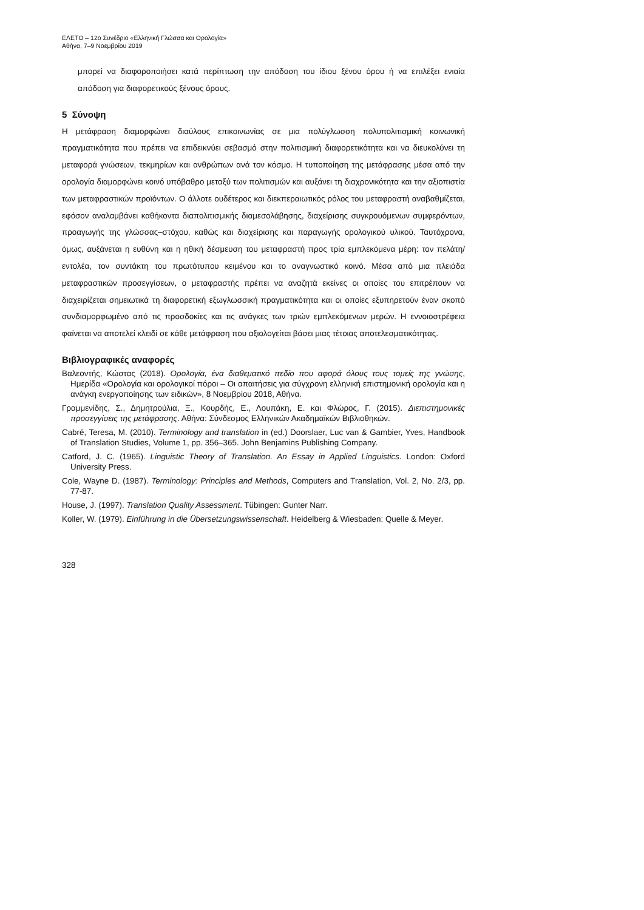ΕΛΕΤΟ – 12ο Συνέδριο «Ελληνική Γλώσσα και Ορολογία»
Αθήνα, 7–9 Νοεμβρίου 2019
μπορεί να διαφοροποιήσει κατά περίπτωση την απόδοση του ίδιου ξένου όρου ή να επιλέξει ενιαία απόδοση για διαφορετικούς ξένους όρους.
5 Σύνοψη
Η μετάφραση διαμορφώνει διαύλους επικοινωνίας σε μια πολύγλωσση πολυπολιτισμική κοινωνική πραγματικότητα που πρέπει να επιδεικνύει σεβασμό στην πολιτισμική διαφορετικότητα και να διευκολύνει τη μεταφορά γνώσεων, τεκμηρίων και ανθρώπων ανά τον κόσμο. Η τυποποίηση της μετάφρασης μέσα από την ορολογία διαμορφώνει κοινό υπόβαθρο μεταξύ των πολιτισμών και αυξάνει τη διαχρονικότητα και την αξιοπιστία των μεταφραστικών προϊόντων. Ο άλλοτε ουδέτερος και διεκπεραιωτικός ρόλος του μεταφραστή αναβαθμίζεται, εφόσον αναλαμβάνει καθήκοντα διαπολιτισμικής διαμεσολάβησης, διαχείρισης συγκρουόμενων συμφερόντων, προαγωγής της γλώσσας–στόχου, καθώς και διαχείρισης και παραγωγής ορολογικού υλικού. Ταυτόχρονα, όμως, αυξάνεται η ευθύνη και η ηθική δέσμευση του μεταφραστή προς τρία εμπλεκόμενα μέρη: τον πελάτη/εντολέα, τον συντάκτη του πρωτότυπου κειμένου και το αναγνωστικό κοινό. Μέσα από μια πλειάδα μεταφραστικών προσεγγίσεων, ο μεταφραστής πρέπει να αναζητά εκείνες οι οποίες του επιτρέπουν να διαχειρίζεται σημειωτικά τη διαφορετική εξωγλωσσική πραγματικότητα και οι οποίες εξυπηρετούν έναν σκοπό συνδιαμορφωμένο από τις προσδοκίες και τις ανάγκες των τριών εμπλεκόμενων μερών. Η εννοιοστρέφεια φαίνεται να αποτελεί κλειδί σε κάθε μετάφραση που αξιολογείται βάσει μιας τέτοιας αποτελεσματικότητας.
Βιβλιογραφικές αναφορές
Βαλεοντής, Κώστας (2018). Ορολογία, ένα διαθεματικό πεδίο που αφορά όλους τους τομείς της γνώσης, Ημερίδα «Ορολογία και ορολογικοί πόροι – Οι απαιτήσεις για σύγχρονη ελληνική επιστημονική ορολογία και η ανάγκη ενεργοποίησης των ειδικών», 8 Νοεμβρίου 2018, Αθήνα.
Γραμμενίδης, Σ., Δημητρούλια, Ξ., Κουρδής, Ε., Λουπάκη, Ε. και Φλώρος, Γ. (2015). Διεπιστημονικές προσεγγίσεις της μετάφρασης. Αθήνα: Σύνδεσμος Ελληνικών Ακαδημαϊκών Βιβλιοθηκών.
Cabré, Teresa, M. (2010). Terminology and translation in (ed.) Doorslaer, Luc van & Gambier, Yves, Handbook of Translation Studies, Volume 1, pp. 356–365. John Benjamins Publishing Company.
Catford, J. C. (1965). Linguistic Theory of Translation. An Essay in Applied Linguistics. London: Oxford University Press.
Cole, Wayne D. (1987). Terminology: Principles and Methods, Computers and Translation, Vol. 2, No. 2/3, pp. 77-87.
House, J. (1997). Translation Quality Assessment. Tübingen: Gunter Narr.
Koller, W. (1979). Einführung in die Übersetzungswissenschaft. Heidelberg & Wiesbaden: Quelle & Meyer.
328